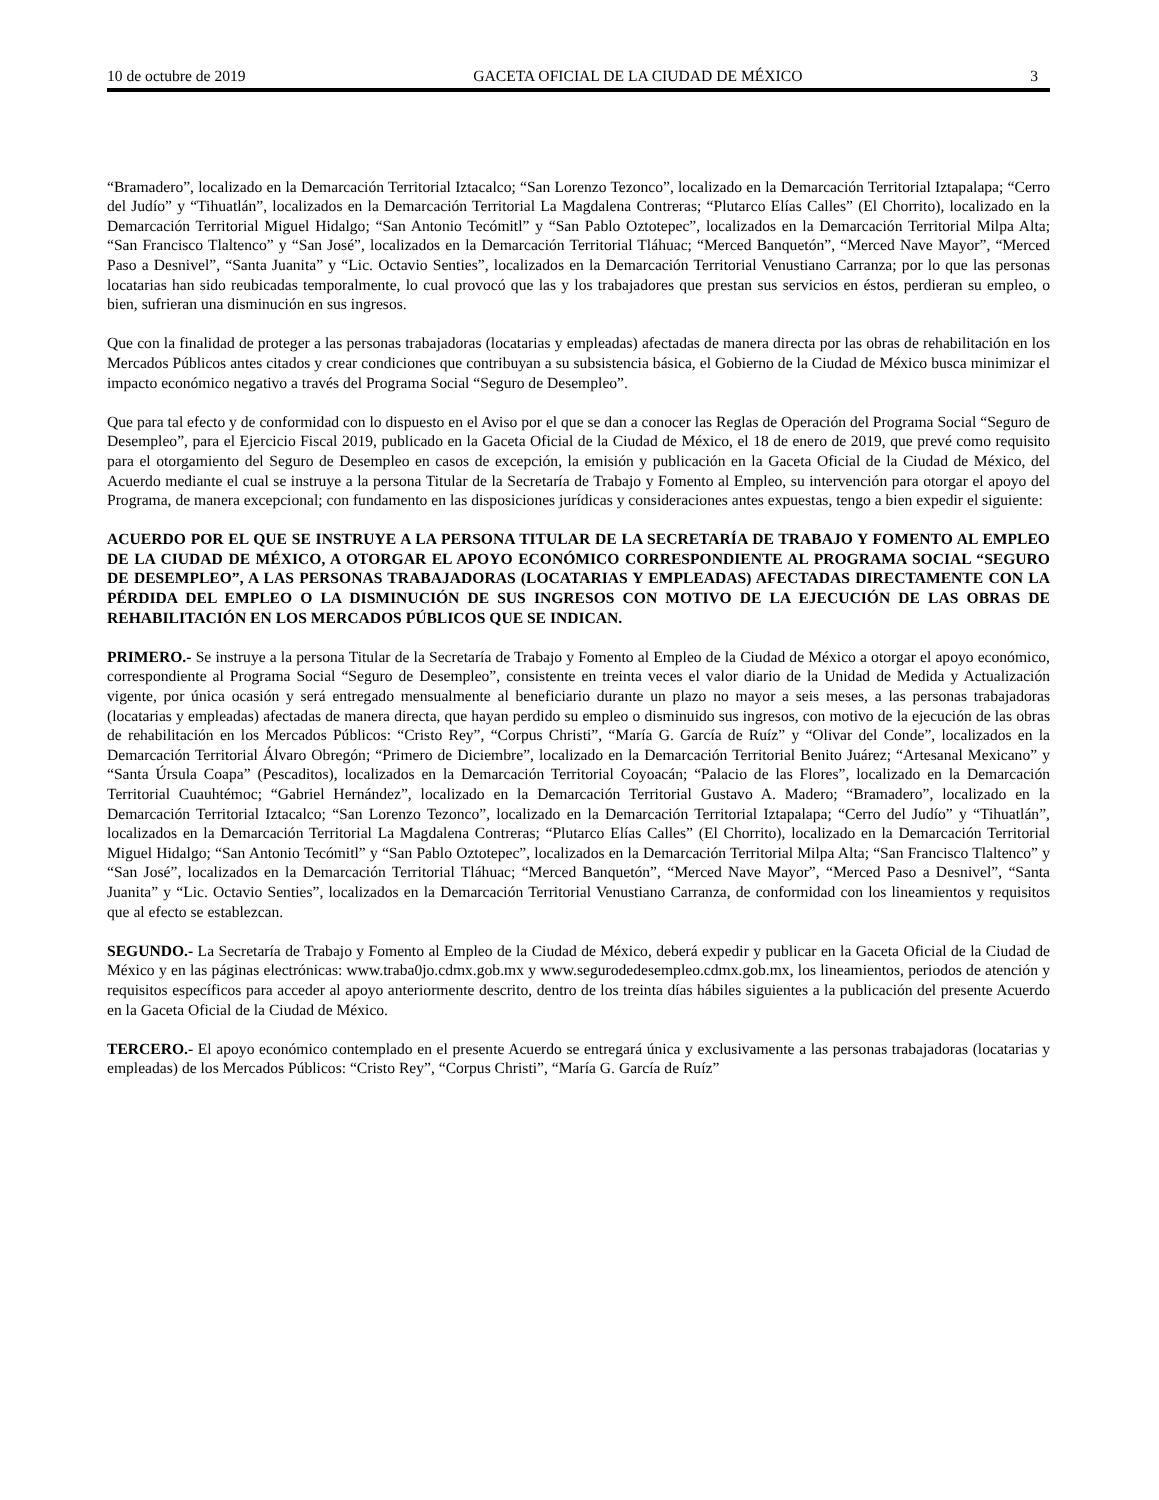10 de octubre de 2019 GACETA OFICIAL DE LA CIUDAD DE MÉXICO 3
“Bramadero”, localizado en la Demarcación Territorial Iztacalco; “San Lorenzo Tezonco”, localizado en la Demarcación Territorial Iztapalapa; “Cerro del Judío” y “Tihuatlán”, localizados en la Demarcación Territorial La Magdalena Contreras; “Plutarco Elías Calles” (El Chorrito), localizado en la Demarcación Territorial Miguel Hidalgo; “San Antonio Tecómitl” y “San Pablo Oztotepec”, localizados en la Demarcación Territorial Milpa Alta; “San Francisco Tlaltenco” y “San José”, localizados en la Demarcación Territorial Tláhuac; “Merced Banquetón”, “Merced Nave Mayor”, “Merced Paso a Desnivel”, “Santa Juanita” y “Lic. Octavio Senties”, localizados en la Demarcación Territorial Venustiano Carranza; por lo que las personas locatarias han sido reubicadas temporalmente, lo cual provocó que las y los trabajadores que prestan sus servicios en éstos, perdieran su empleo, o bien, sufrieran una disminución en sus ingresos.
Que con la finalidad de proteger a las personas trabajadoras (locatarias y empleadas) afectadas de manera directa por las obras de rehabilitación en los Mercados Públicos antes citados y crear condiciones que contribuyan a su subsistencia básica, el Gobierno de la Ciudad de México busca minimizar el impacto económico negativo a través del Programa Social “Seguro de Desempleo”.
Que para tal efecto y de conformidad con lo dispuesto en el Aviso por el que se dan a conocer las Reglas de Operación del Programa Social “Seguro de Desempleo”, para el Ejercicio Fiscal 2019, publicado en la Gaceta Oficial de la Ciudad de México, el 18 de enero de 2019, que prevé como requisito para el otorgamiento del Seguro de Desempleo en casos de excepción, la emisión y publicación en la Gaceta Oficial de la Ciudad de México, del Acuerdo mediante el cual se instruye a la persona Titular de la Secretaría de Trabajo y Fomento al Empleo, su intervención para otorgar el apoyo del Programa, de manera excepcional; con fundamento en las disposiciones jurídicas y consideraciones antes expuestas, tengo a bien expedir el siguiente:
ACUERDO POR EL QUE SE INSTRUYE A LA PERSONA TITULAR DE LA SECRETARÍA DE TRABAJO Y FOMENTO AL EMPLEO DE LA CIUDAD DE MÉXICO, A OTORGAR EL APOYO ECONÓMICO CORRESPONDIENTE AL PROGRAMA SOCIAL “SEGURO DE DESEMPLEO”, A LAS PERSONAS TRABAJADORAS (LOCATARIAS Y EMPLEADAS) AFECTADAS DIRECTAMENTE CON LA PÉRDIDA DEL EMPLEO O LA DISMINUCIÓN DE SUS INGRESOS CON MOTIVO DE LA EJECUCIÓN DE LAS OBRAS DE REHABILITACIÓN EN LOS MERCADOS PÚBLICOS QUE SE INDICAN.
PRIMERO.- Se instruye a la persona Titular de la Secretaría de Trabajo y Fomento al Empleo de la Ciudad de México a otorgar el apoyo económico, correspondiente al Programa Social “Seguro de Desempleo”, consistente en treinta veces el valor diario de la Unidad de Medida y Actualización vigente, por única ocasión y será entregado mensualmente al beneficiario durante un plazo no mayor a seis meses, a las personas trabajadoras (locatarias y empleadas) afectadas de manera directa, que hayan perdido su empleo o disminuido sus ingresos, con motivo de la ejecución de las obras de rehabilitación en los Mercados Públicos: “Cristo Rey”, “Corpus Christi”, “María G. García de Ruíz” y “Olivar del Conde”, localizados en la Demarcación Territorial Álvaro Obregón; “Primero de Diciembre”, localizado en la Demarcación Territorial Benito Juárez; “Artesanal Mexicano” y “Santa Úrsula Coapa” (Pescaditos), localizados en la Demarcación Territorial Coyoacán; “Palacio de las Flores”, localizado en la Demarcación Territorial Cuauhtémoc; “Gabriel Hernández”, localizado en la Demarcación Territorial Gustavo A. Madero; “Bramadero”, localizado en la Demarcación Territorial Iztacalco; “San Lorenzo Tezonco”, localizado en la Demarcación Territorial Iztapalapa; “Cerro del Judío” y “Tihuatlán”, localizados en la Demarcación Territorial La Magdalena Contreras; “Plutarco Elías Calles” (El Chorrito), localizado en la Demarcación Territorial Miguel Hidalgo; “San Antonio Tecómitl” y “San Pablo Oztotepec”, localizados en la Demarcación Territorial Milpa Alta; “San Francisco Tlaltenco” y “San José”, localizados en la Demarcación Territorial Tláhuac; “Merced Banquetón”, “Merced Nave Mayor”, “Merced Paso a Desnivel”, “Santa Juanita” y “Lic. Octavio Senties”, localizados en la Demarcación Territorial Venustiano Carranza, de conformidad con los lineamientos y requisitos que al efecto se establezcan.
SEGUNDO.- La Secretaría de Trabajo y Fomento al Empleo de la Ciudad de México, deberá expedir y publicar en la Gaceta Oficial de la Ciudad de México y en las páginas electrónicas: www.traba0jo.cdmx.gob.mx y www.segurodedesempleo.cdmx.gob.mx, los lineamientos, periodos de atención y requisitos específicos para acceder al apoyo anteriormente descrito, dentro de los treinta días hábiles siguientes a la publicación del presente Acuerdo en la Gaceta Oficial de la Ciudad de México.
TERCERO.- El apoyo económico contemplado en el presente Acuerdo se entregará única y exclusivamente a las personas trabajadoras (locatarias y empleadas) de los Mercados Públicos: “Cristo Rey”, “Corpus Christi”, “María G. García de Ruíz”